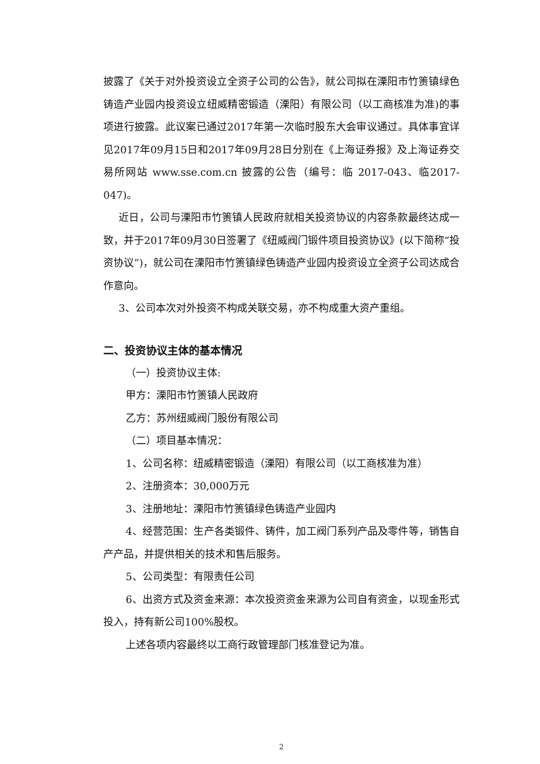披露了《关于对外投资设立全资子公司的公告》，就公司拟在溧阳市竹箦镇绿色铸造产业园内投资设立纽威精密锻造（溧阳）有限公司（以工商核准为准)的事项进行披露。此议案已通过2017年第一次临时股东大会审议通过。具体事宜详见2017年09月15日和2017年09月28日分别在《上海证券报》及上海证券交易所网站 www.sse.com.cn 披露的公告（编号：临 2017-043、临2017-047)。
近日，公司与溧阳市竹箦镇人民政府就相关投资协议的内容条款最终达成一致，并于2017年09月30日签署了《纽威阀门锻件项目投资协议》(以下简称“投资协议”)，就公司在溧阳市竹箦镇绿色铸造产业园内投资设立全资子公司达成合作意向。
3、公司本次对外投资不构成关联交易，亦不构成重大资产重组。
二、投资协议主体的基本情况
（一）投资协议主体:
甲方：溧阳市竹箦镇人民政府
乙方：苏州纽威阀门股份有限公司
（二）项目基本情况：
1、公司名称：纽威精密锻造（溧阳）有限公司（以工商核准为准）
2、注册资本：30,000万元
3、注册地址：溧阳市竹箦镇绿色铸造产业园内
4、经营范围：生产各类锻件、铸件，加工阀门系列产品及零件等，销售自产产品，并提供相关的技术和售后服务。
5、公司类型：有限责任公司
6、出资方式及资金来源：本次投资资金来源为公司自有资金，以现金形式投入，持有新公司100%股权。
上述各项内容最终以工商行政管理部门核准登记为准。
2